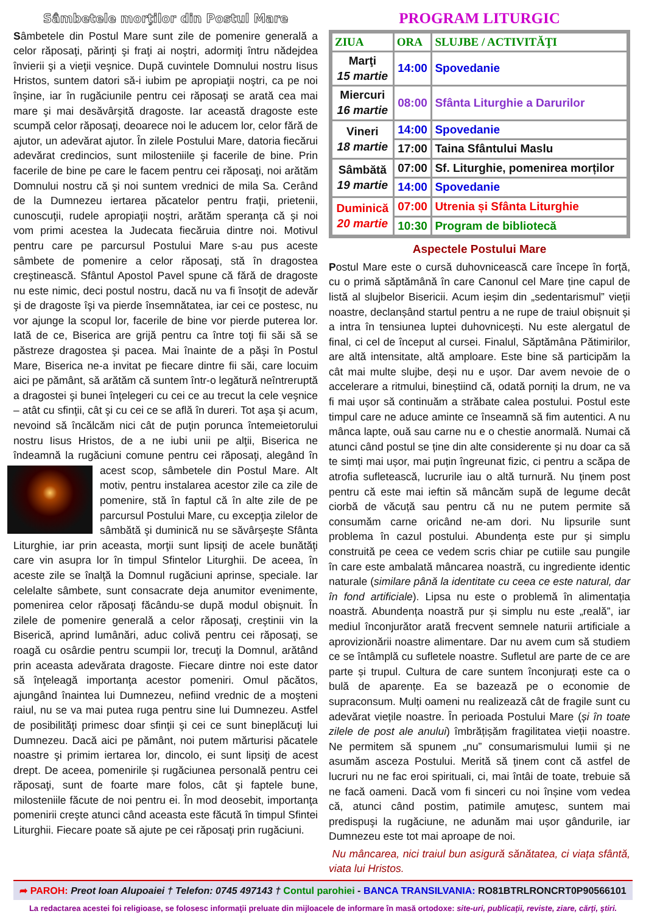Sâmbetele morţilor din Postul Mare
Sâmbetele din Postul Mare sunt zile de pomenire generală a celor răposaţi, părinţi şi fraţi ai noştri, adormiţi întru nădejdea învierii şi a vieţii veşnice. După cuvintele Domnului nostru Iisus Hristos, suntem datori să-i iubim pe apropiaţii noştri, ca pe noi înşine, iar în rugăciunile pentru cei răposaţi se arată cea mai mare şi mai desăvârşită dragoste. Iar această dragoste este scumpă celor răposaţi, deoarece noi le aducem lor, celor fără de ajutor, un adevărat ajutor. În zilele Postului Mare, datoria fiecărui adevărat credincios, sunt milosteniile şi facerile de bine. Prin facerile de bine pe care le facem pentru cei răposaţi, noi arătăm Domnului nostru că şi noi suntem vrednici de mila Sa. Cerând de la Dumnezeu iertarea păcatelor pentru fraţii, prietenii, cunoscuţii, rudele apropiaţii noştri, arătăm speranţa că şi noi vom primi acestea la Judecata fiecăruia dintre noi. Motivul pentru care pe parcursul Postului Mare s-au pus aceste sâmbete de pomenire a celor răposaţi, stă în dragostea creştinească. Sfântul Apostol Pavel spune că fără de dragoste nu este nimic, deci postul nostru, dacă nu va fi însoţit de adevăr şi de dragoste îşi va pierde însemnătatea, iar cei ce postesc, nu vor ajunge la scopul lor, facerile de bine vor pierde puterea lor. Iată de ce, Biserica are grijă pentru ca între toţi fii săi să se păstreze dragostea şi pacea. Mai înainte de a păşi în Postul Mare, Biserica ne-a invitat pe fiecare dintre fii săi, care locuim aici pe pământ, să arătăm că suntem într-o legătură neîntreruptă a dragostei şi bunei înţelegeri cu cei ce au trecut la cele veşnice – atât cu sfinţii, cât şi cu cei ce se află în dureri. Tot aşa şi acum, nevoind să încălcăm nici cât de puţin porunca întemeietorului nostru Iisus Hristos, de a ne iubi unii pe alţii, Biserica ne îndeamnă la rugăciuni comune pentru cei răposaţi, alegând în acest scop, sâmbetele din Postul Mare. Alt motiv, pentru instalarea acestor zile ca zile de pomenire, stă în faptul că în alte zile de pe parcursul Postului Mare, cu excepţia zilelor de sâmbătă şi duminică nu se săvârşeşte Sfânta Liturghie, iar prin aceasta, morţii sunt lipsiţi de acele bunătăţi care vin asupra lor în timpul Sfintelor Liturghii. De aceea, în aceste zile se înalţă la Domnul rugăciuni aprinse, speciale. Iar celelalte sâmbete, sunt consacrate deja anumitor evenimente, pomenirea celor răposaţi făcându-se după modul obişnuit. În zilele de pomenire generală a celor răposaţi, creştinii vin la Biserică, aprind lumânări, aduc colivă pentru cei răposaţi, se roagă cu osârdie pentru scumpii lor, trecuţi la Domnul, arătând prin aceasta adevărata dragoste. Fiecare dintre noi este dator să înţeleagă importanţa acestor pomeniri. Omul păcătos, ajungând înaintea lui Dumnezeu, nefiind vrednic de a moşteni raiul, nu se va mai putea ruga pentru sine lui Dumnezeu. Astfel de posibilităţi primesc doar sfinţii şi cei ce sunt bineplăcuţi lui Dumnezeu. Dacă aici pe pământ, noi putem mărturisi păcatele noastre şi primim iertarea lor, dincolo, ei sunt lipsiţi de acest drept. De aceea, pomenirile și rugăciunea personală pentru cei răposaţi, sunt de foarte mare folos, cât şi faptele bune, milosteniile făcute de noi pentru ei. În mod deosebit, importanţa pomenirii creşte atunci când aceasta este făcută în timpul Sfintei Liturghii. Fiecare poate să ajute pe cei răposaţi prin rugăciuni.
PROGRAM LITURGIC
| ZIUA | ORA | SLUJBE / ACTIVITĂŢI |
| --- | --- | --- |
| Marţi 15 martie | 14:00 | Spovedanie |
| Miercuri 16 martie | 08:00 | Sfânta Liturghie a Darurilor |
| Vineri 18 martie | 14:00 | Spovedanie |
| | 17:00 | Taina Sfântului Maslu |
| Sâmbătă 19 martie | 07:00 | Sf. Liturghie, pomenirea morților |
| | 14:00 | Spovedanie |
| Duminică 20 martie | 07:00 | Utrenia și Sfânta Liturghie |
| | 10:30 | Program de bibliotecă |
Aspectele Postului Mare
Postul Mare este o cursă duhovnicească care începe în forță, cu o primă săptămână în care Canonul cel Mare ține capul de listă al slujbelor Bisericii. Acum ieșim din „sedentarismul” vieții noastre, declanșând startul pentru a ne rupe de traiul obișnuit și a intra în tensiunea luptei duhovnicești. Nu este alergatul de final, ci cel de început al cursei. Finalul, Săptămâna Pătimirilor, are altă intensitate, altă amploare. Este bine să participăm la cât mai multe slujbe, deși nu e ușor. Dar avem nevoie de o accelerare a ritmului, binești­ind că, odată porniți la drum, ne va fi mai ușor să continuăm a străbate calea postului. Postul este timpul care ne aduce aminte ce înseamnă să fim autentici. A nu mânca lapte, ouă sau carne nu e o chestie anormală. Numai că atunci când postul se ține din alte considerente și nu doar ca să te simți mai ușor, mai puțin îngreunat fizic, ci pentru a scăpa de atrofia sufletească, lucrurile iau o altă turnură. Nu ținem post pentru că este mai ieftin să mâncăm supă de legume decât ciorbă de văcuță sau pentru că nu ne putem permite să consumăm carne oricând ne-am dori. Nu lipsurile sunt problema în cazul postului. Abundența este pur și simplu construită pe ceea ce vedem scris chiar pe cutiile sau pungile în care este ambalată mâncarea noastră, cu ingrediente identic naturale (similare până la identitate cu ceea ce este natural, dar în fond artificiale). Lipsa nu este o problemă în alimentația noastră. Abundența noastră pur și simplu nu este „reală”, iar mediul înconjurător arată frecvent semnele naturii artificiale a aprovizionării noastre alimentare. Dar nu avem cum să studiem ce se întâmplă cu sufletele noastre. Sufletul are parte de ce are parte și trupul. Cultura de care suntem înconjurați este ca o bulă de aparențe. Ea se bazează pe o economie de supraconsum. Mulți oameni nu realizează cât de fragile sunt cu adevărat viețile noastre. În perioada Postului Mare (și în toate zilele de post ale anului) îmbrățișăm fragilitatea vieții noastre. Ne permitem să spunem „nu” consumarismului lumii și ne asumăm asceza Postului. Merită să ținem cont că astfel de lucruri nu ne fac eroi spirituali, ci, mai întâi de toate, trebuie să ne facă oameni. Dacă vom fi sinceri cu noi înșine vom vedea că, atunci când postim, patimile amuţesc, suntem mai predispuşi la rugăciune, ne adunăm mai ușor gândurile, iar Dumnezeu este tot mai aproape de noi.
Nu mâncarea, nici traiul bun asigură sănătatea, ci viața sfântă, viata lui Hristos.
➦ PAROH: Preot Ioan Alupoaiei † Telefon: 0745 497143 † Contul parohiei - BANCA TRANSILVANIA: RO81BTRLRONCRT0P90566101
La redactarea acestei foi religioase, se folosesc informaţii preluate din mijloacele de informare în masă ortodoxe: site-uri, publicaţii, reviste, ziare, cărţi, ştiri.